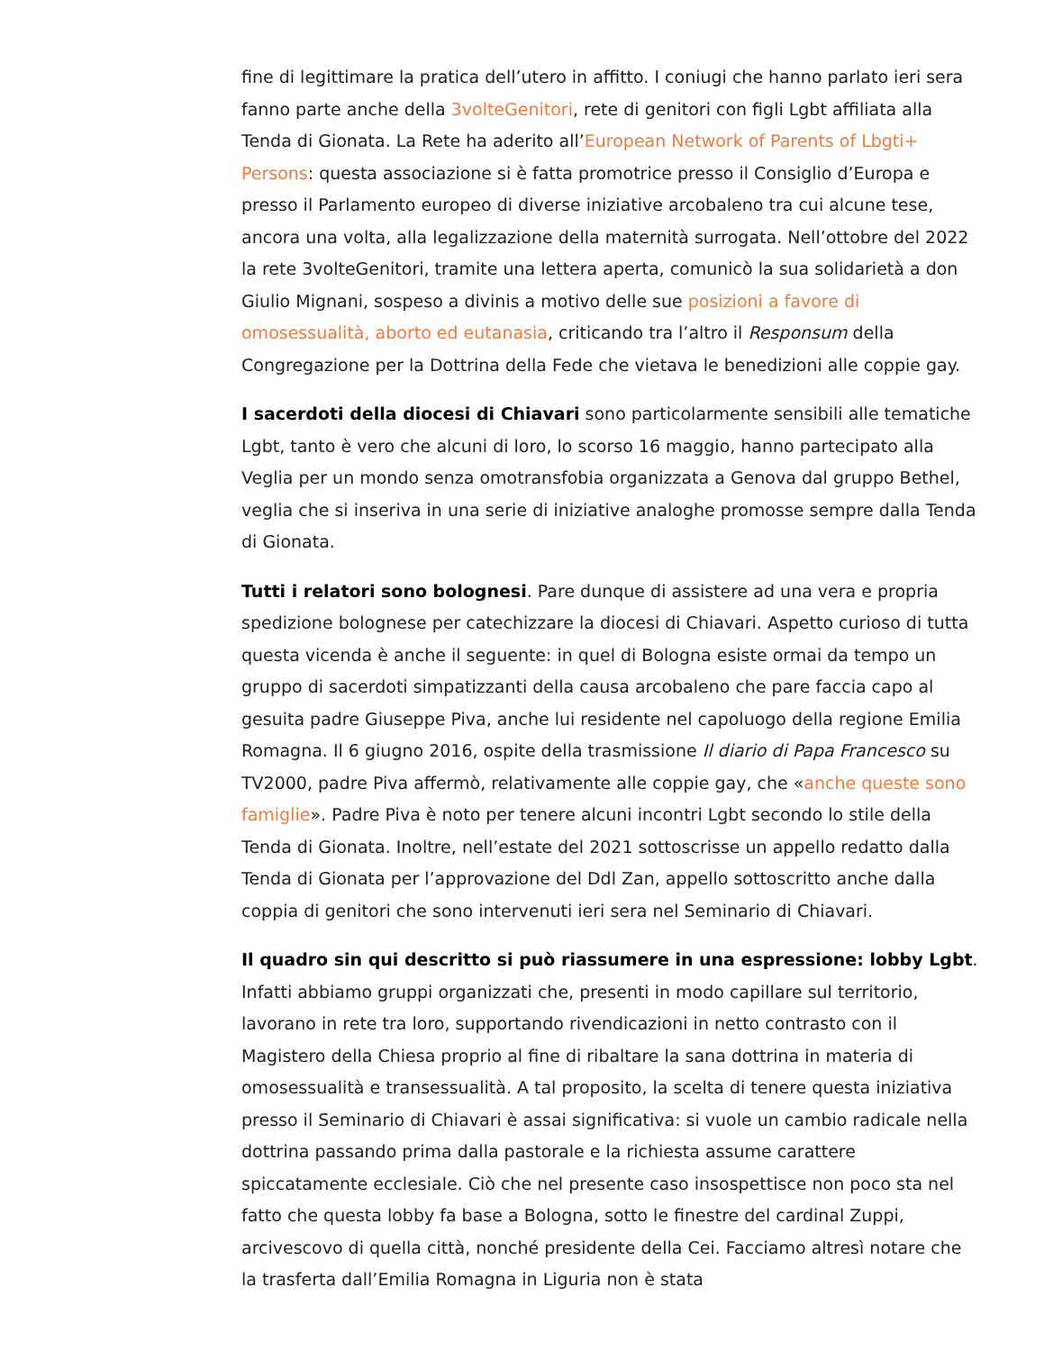fine di legittimare la pratica dell’utero in affitto. I coniugi che hanno parlato ieri sera fanno parte anche della 3volteGenitori, rete di genitori con figli Lgbt affiliata alla Tenda di Gionata. La Rete ha aderito all’European Network of Parents of Lbgti+ Persons: questa associazione si è fatta promotrice presso il Consiglio d’Europa e presso il Parlamento europeo di diverse iniziative arcobaleno tra cui alcune tese, ancora una volta, alla legalizzazione della maternità surrogata. Nell’ottobre del 2022 la rete 3volteGenitori, tramite una lettera aperta, comunicò la sua solidarietà a don Giulio Mignani, sospeso a divinis a motivo delle sue posizioni a favore di omosessualità, aborto ed eutanasia, criticando tra l’altro il Responsum della Congregazione per la Dottrina della Fede che vietava le benedizioni alle coppie gay.
I sacerdoti della diocesi di Chiavari sono particolarmente sensibili alle tematiche Lgbt, tanto è vero che alcuni di loro, lo scorso 16 maggio, hanno partecipato alla Veglia per un mondo senza omotransfobia organizzata a Genova dal gruppo Bethel, veglia che si inseriva in una serie di iniziative analoghe promosse sempre dalla Tenda di Gionata.
Tutti i relatori sono bolognesi. Pare dunque di assistere ad una vera e propria spedizione bolognese per catechizzare la diocesi di Chiavari. Aspetto curioso di tutta questa vicenda è anche il seguente: in quel di Bologna esiste ormai da tempo un gruppo di sacerdoti simpatizzanti della causa arcobaleno che pare faccia capo al gesuita padre Giuseppe Piva, anche lui residente nel capoluogo della regione Emilia Romagna. Il 6 giugno 2016, ospite della trasmissione Il diario di Papa Francesco su TV2000, padre Piva affermò, relativamente alle coppie gay, che «anche queste sono famiglie». Padre Piva è noto per tenere alcuni incontri Lgbt secondo lo stile della Tenda di Gionata. Inoltre, nell’estate del 2021 sottoscrisse un appello redatto dalla Tenda di Gionata per l’approvazione del Ddl Zan, appello sottoscritto anche dalla coppia di genitori che sono intervenuti ieri sera nel Seminario di Chiavari.
Il quadro sin qui descritto si può riassumere in una espressione: lobby Lgbt. Infatti abbiamo gruppi organizzati che, presenti in modo capillare sul territorio, lavorano in rete tra loro, supportando rivendicazioni in netto contrasto con il Magistero della Chiesa proprio al fine di ribaltare la sana dottrina in materia di omosessualità e transessualità. A tal proposito, la scelta di tenere questa iniziativa presso il Seminario di Chiavari è assai significativa: si vuole un cambio radicale nella dottrina passando prima dalla pastorale e la richiesta assume carattere spiccatamente ecclesiale. Ciò che nel presente caso insospettisce non poco sta nel fatto che questa lobby fa base a Bologna, sotto le finestre del cardinal Zuppi, arcivescovo di quella città, nonché presidente della Cei. Facciamo altresì notare che la trasferta dall’Emilia Romagna in Liguria non è stata